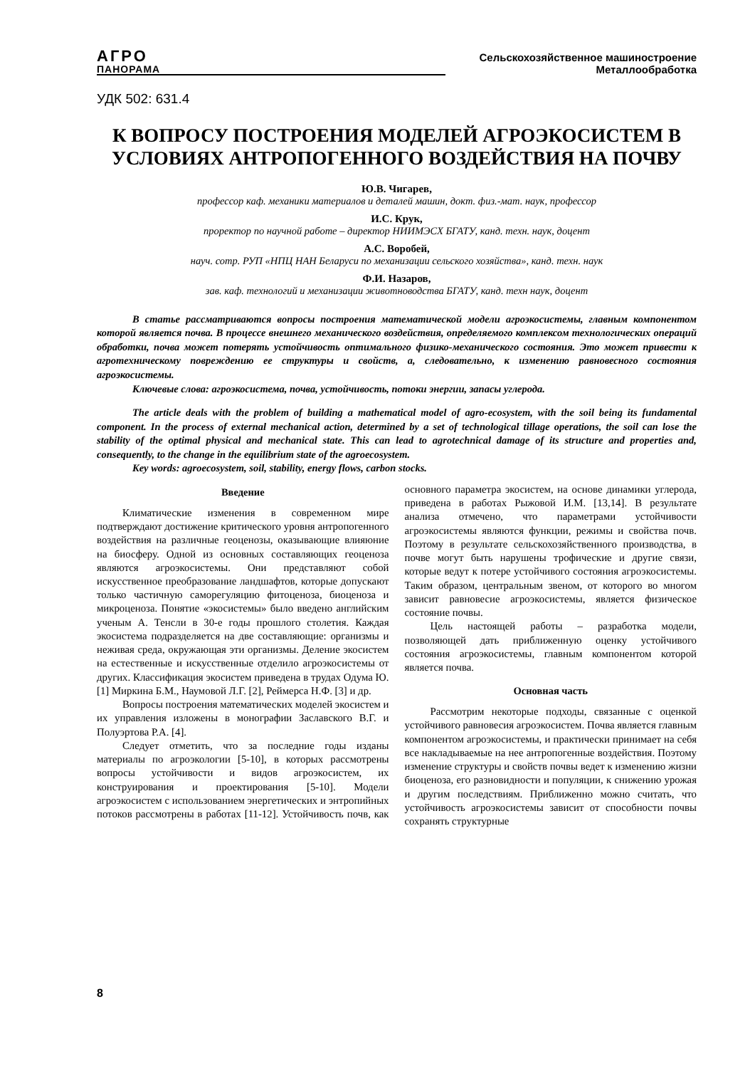АГРО
ПАНОРАМА
Сельскохозяйственное машиностроение
Металлообработка
УДК 502: 631.4
К ВОПРОСУ ПОСТРОЕНИЯ МОДЕЛЕЙ АГРОЭКОСИСТЕМ В УСЛОВИЯХ АНТРОПОГЕННОГО ВОЗДЕЙСТВИЯ НА ПОЧВУ
Ю.В. Чигарев,
профессор каф. механики материалов и деталей машин, докт. физ.-мат. наук, профессор
И.С. Крук,
проректор по научной работе – директор НИИМЭСХ БГАТУ, канд. техн. наук, доцент
А.С. Воробей,
науч. сотр. РУП «НПЦ НАН Беларуси по механизации сельского хозяйства», канд. техн. наук
Ф.И. Назаров,
зав. каф. технологий и механизации животноводства БГАТУ, канд. техн наук, доцент
В статье рассматриваются вопросы построения математической модели агроэкосистемы, главным компонентом которой является почва. В процессе внешнего механического воздействия, определяемого комплексом технологических операций обработки, почва может потерять устойчивость оптимального физико-механического состояния. Это может привести к агротехническому повреждению ее структуры и свойств, а, следовательно, к изменению равновесного состояния агроэкосистемы.
Ключевые слова: агроэкосистема, почва, устойчивость, потоки энергии, запасы углерода.
The article deals with the problem of building a mathematical model of agro-ecosystem, with the soil being its fundamental component. In the process of external mechanical action, determined by a set of technological tillage operations, the soil can lose the stability of the optimal physical and mechanical state. This can lead to agrotechnical damage of its structure and properties and, consequently, to the change in the equilibrium state of the agroecosystem.
Key words: agroecosystem, soil, stability, energy flows, carbon stocks.
Введение
Климатические изменения в современном мире подтверждают достижение критического уровня антропогенного воздействия на различные геоценозы, оказывающие влияюние на биосферу. Одной из основных составляющих геоценоза являются агроэкосистемы. Они представляют собой искусственное преобразование ландшафтов, которые допускают только частичную саморегуляцию фитоценоза, биоценоза и микроценоза. Понятие «экосистемы» было введено английским ученым А. Тенсли в 30-е годы прошлого столетия. Каждая экосистема подразделяется на две составляющие: организмы и неживая среда, окружающая эти организмы. Деление экосистем на естественные и искусственные отделило агроэкосистемы от других. Классификация экосистем приведена в трудах Одума Ю. [1] Миркина Б.М., Наумовой Л.Г. [2], Реймерса Н.Ф. [3] и др.
Вопросы построения математических моделей экосистем и их управления изложены в монографии Заславского В.Г. и Полуэртова Р.А. [4].
Следует отметить, что за последние годы изданы материалы по агроэкологии [5-10], в которых рассмотрены вопросы устойчивости и видов агроэкосистем, их конструирования и проектирования [5-10]. Модели агроэкосистем с использованием энергетических и энтропийных потоков рассмотрены в работах [11-12]. Устойчивость почв, как основного параметра экосистем, на основе динамики углерода, приведена в работах Рыжовой И.М. [13,14]. В результате анализа отмечено, что параметрами устойчивости агроэкосистемы являются функции, режимы и свойства почв. Поэтому в результате сельскохозяйственного производства, в почве могут быть нарушены трофические и другие связи, которые ведут к потере устойчивого состояния агроэкосистемы. Таким образом, центральным звеном, от которого во многом зависит равновесие агроэкосистемы, является физическое состояние почвы.
Цель настоящей работы – разработка модели, позволяющей дать приближенную оценку устойчивого состояния агроэкосистемы, главным компонентом которой является почва.
Основная часть
Рассмотрим некоторые подходы, связанные с оценкой устойчивого равновесия агроэкосистем. Почва является главным компонентом агроэкосистемы, и практически принимает на себя все накладываемые на нее антропогенные воздействия. Поэтому изменение структуры и свойств почвы ведет к изменению жизни биоценоза, его разновидности и популяции, к снижению урожая и другим последствиям. Приближенно можно считать, что устойчивость агроэкосистемы зависит от способности почвы сохранять структурные
8